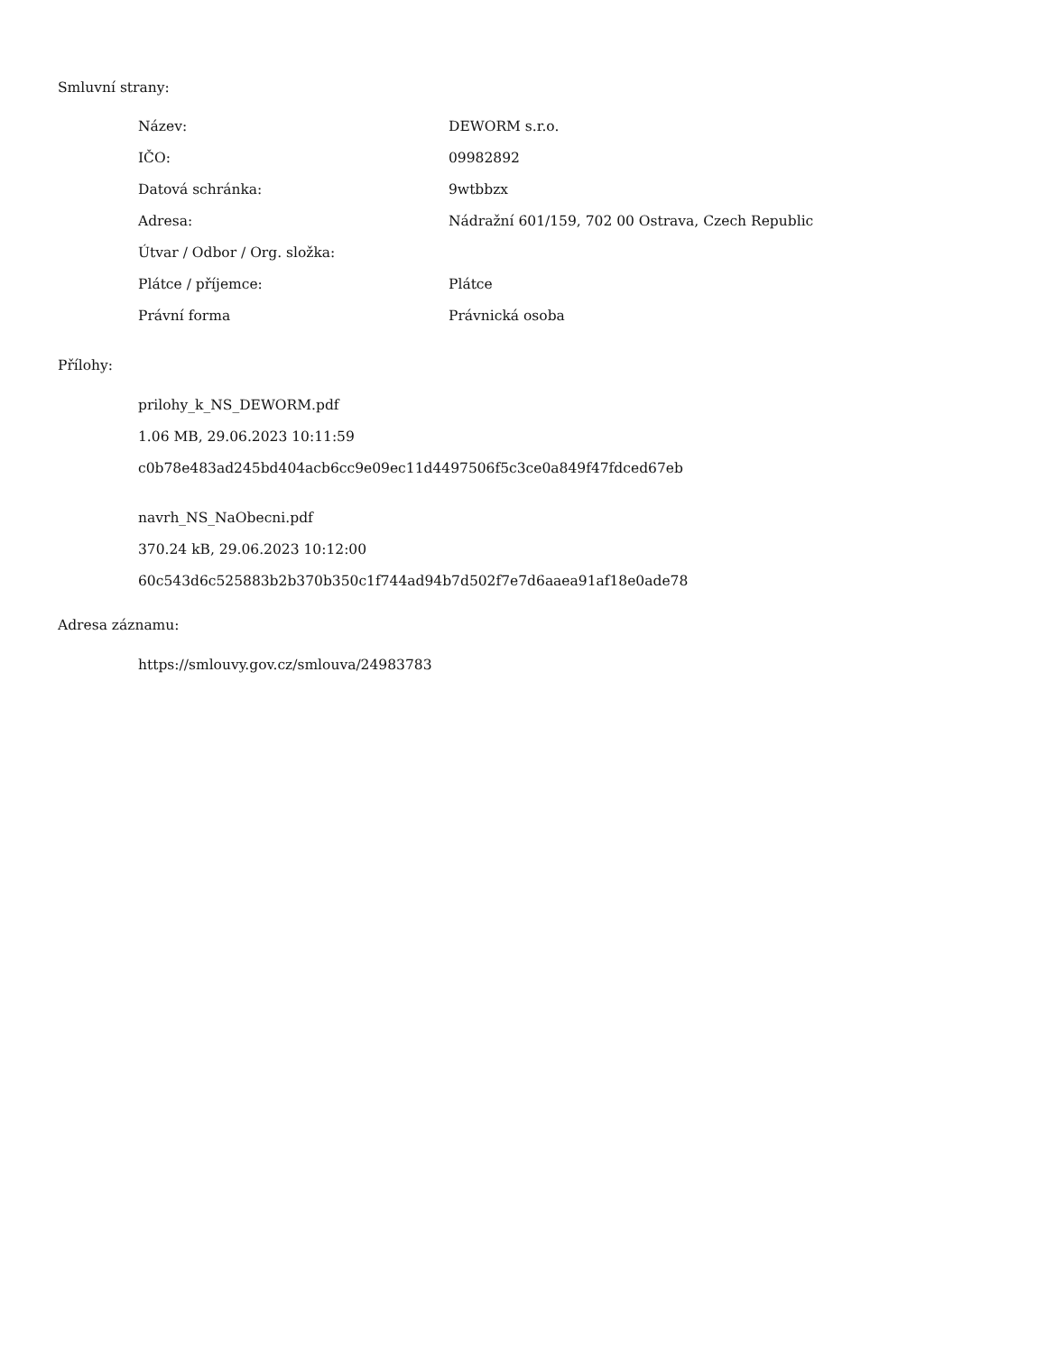Smluvní strany:
| Název: | DEWORM s.r.o. |
| IČO: | 09982892 |
| Datová schránka: | 9wtbbzx |
| Adresa: | Nádražní 601/159, 702 00 Ostrava, Czech Republic |
| Útvar / Odbor / Org. složka: | |
| Plátce / příjemce: | Plátce |
| Právní forma | Právnická osoba |
Přílohy:
prilohy_k_NS_DEWORM.pdf
1.06 MB, 29.06.2023 10:11:59
c0b78e483ad245bd404acb6cc9e09ec11d4497506f5c3ce0a849f47fdced67eb
navrh_NS_NaObecni.pdf
370.24 kB, 29.06.2023 10:12:00
60c543d6c525883b2b370b350c1f744ad94b7d502f7e7d6aaea91af18e0ade78
Adresa záznamu:
https://smlouvy.gov.cz/smlouva/24983783